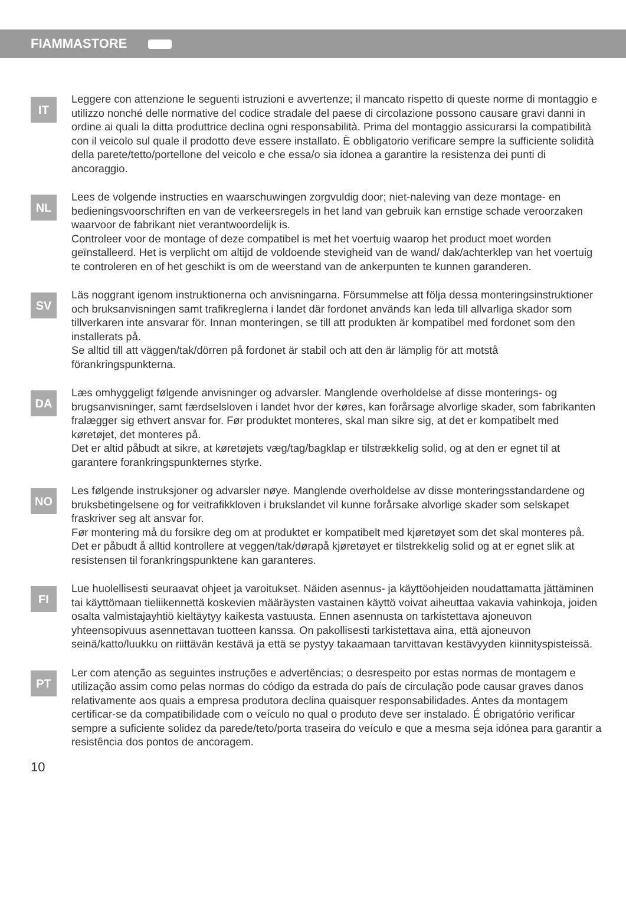FIAMMASTORE
IT
Leggere con attenzione le seguenti istruzioni e avvertenze; il mancato rispetto di queste norme di montaggio e utilizzo nonché delle normative del codice stradale del paese di circolazione possono causare gravi danni in ordine ai quali la ditta produttrice declina ogni responsabilità. Prima del montaggio assicurarsi la compatibilità con il veicolo sul quale il prodotto deve essere installato. È obbligatorio verificare sempre la sufficiente solidità della parete/tetto/portellone del veicolo e che essa/o sia idonea a garantire la resistenza dei punti di ancoraggio.
NL
Lees de volgende instructies en waarschuwingen zorgvuldig door; niet-naleving van deze montage- en bedieningsvoorschriften en van de verkeersregels in het land van gebruik kan ernstige schade veroorzaken waarvoor de fabrikant niet verantwoordelijk is.
Controleer voor de montage of deze compatibel is met het voertuig waarop het product moet worden geïnstalleerd. Het is verplicht om altijd de voldoende stevigheid van de wand/ dak/achterklep van het voertuig te controleren en of het geschikt is om de weerstand van de ankerpunten te kunnen garanderen.
SV
Läs noggrant igenom instruktionerna och anvisningarna. Försummelse att följa dessa monteringsinstruktioner och bruksanvisningen samt trafikreglerna i landet där fordonet används kan leda till allvarliga skador som tillverkaren inte ansvarar för. Innan monteringen, se till att produkten är kompatibel med fordonet som den installerats på.
Se alltid till att väggen/tak/dörren på fordonet är stabil och att den är lämplig för att motstå förankringspunkterna.
DA
Læs omhyggeligt følgende anvisninger og advarsler. Manglende overholdelse af disse monterings- og brugsanvisninger, samt færdselsloven i landet hvor der køres, kan forårsage alvorlige skader, som fabrikanten fralægger sig ethvert ansvar for. Før produktet monteres, skal man sikre sig, at det er kompatibelt med køretøjet, det monteres på.
Det er altid påbudt at sikre, at køretøjets væg/tag/bagklap er tilstrækkelig solid, og at den er egnet til at garantere forankringspunkternes styrke.
NO
Les følgende instruksjoner og advarsler nøye. Manglende overholdelse av disse monteringsstandardene og bruksbetingelsene og for veitrafikkloven i brukslandet vil kunne forårsake alvorlige skader som selskapet fraskriver seg alt ansvar for.
Før montering må du forsikre deg om at produktet er kompatibelt med kjøretøyet som det skal monteres på. Det er påbudt å alltid kontrollere at veggen/tak/dørapå kjøretøyet er tilstrekkelig solid og at er egnet slik at resistensen til forankringspunktene kan garanteres.
FI
Lue huolellisesti seuraavat ohjeet ja varoitukset. Näiden asennus- ja käyttöohjeiden noudattamatta jättäminen tai käyttömaan tieliikennettä koskevien määräysten vastainen käyttö voivat aiheuttaa vakavia vahinkoja, joiden osalta valmistajayhtiö kieltäytyy kaikesta vastuusta. Ennen asennusta on tarkistettava ajoneuvon yhteensopivuus asennettavan tuotteen kanssa. On pakollisesti tarkistettava aina, että ajoneuvon seinä/katto/luukku on riittävän kestävä ja että se pystyy takaamaan tarvittavan kestävyyden kiinnityspisteissä.
PT
Ler com atenção as seguintes instruções e advertências; o desrespeito por estas normas de montagem e utilização assim como pelas normas do código da estrada do país de circulação pode causar graves danos relativamente aos quais a empresa produtora declina quaisquer responsabilidades. Antes da montagem certificar-se da compatibilidade com o veículo no qual o produto deve ser instalado. É obrigatório verificar sempre a suficiente solidez da parede/teto/porta traseira do veículo e que a mesma seja idónea para garantir a resistência dos pontos de ancoragem.
10